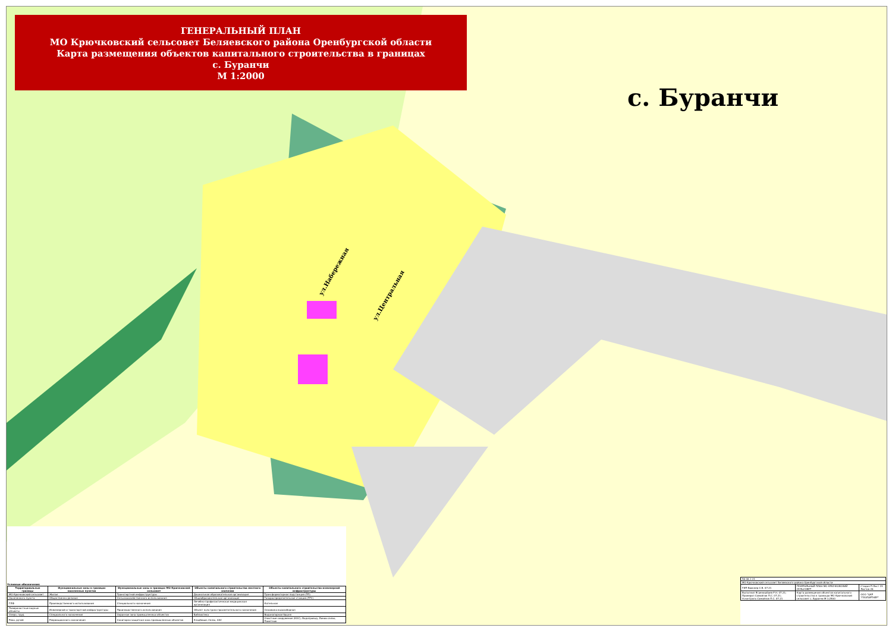ул.Набережная
ул.Центральная
ГЕНЕРАЛЬНЫЙ ПЛАН
МО Крючковский сельсовет Беляевского района Оренбургской области
Карта размещения объектов капитального строительства в границах
с. Буранчи
М 1:2000
с. Буранчи
Условные обозначения:
| Территориальные границы | Функциональные зоны в границах населенных пунктов | Функциональные зоны в границах МО Крючковский сельсовет | Объекты капитального строительства местного значения | Объекты капитального строительства инженерной инфраструктуры |
| --- | --- | --- | --- | --- |
| МО Крючковский сельсовет | Жилая | Транспортной инфраструктуры | Дошкольная образовательная организация | Трансформаторная подстанция (ТП) |
| Населенного пункта | Общественно-деловая | Сельскохозяйственного использования | Общеобразовательная организация | Газораспределительная станция (ГРС) |
| ГЛФ | Производственного использования | Специального назначения | Лечебно-профилактическая медицинская организация | Котельная |
| Поверхностные водные объекты | Инженерной и транспортной инфраструктуры | Производственного использования | Объект культурно-просветительного назначения | Скважина водозаборная |
| Озеро, пруд | Специального назначения | Охранная зона промышленных объектов | Библиотека | Водонапорная башня |
| Река, ручей | Рекреационного назначения | Санитарно-защитная зона промышленных объектов | Кладбище; Связь; АЗС | Очистные сооружения (КОС); Водопровод; Линии связи; Памятник |
| 56-06.1-21 | | |
| МО Крючковский сельсовет Беляевского района Оренбургской области | | |
| ГИП Брискер С.В. 07.21 | ГЕНЕРАЛЬНЫЙ ПЛАН МО КРЮЧКОВСКИЙ СЕЛЬСОВЕТ | Стадия П Лист 15 Листов 26 |
| Выполнил Ягренишбаев Р.Н. 07.21; Проверил Самойлов П.С. 07.21; Н.контроль Самойлов П.С. 07.21 | Карта размещения объектов капитального строительства в границах МО Крючковский сельсовет с. Буранчи М 1:2500 | ООО "ЦКР "ГЕОПАРТНЕР" |